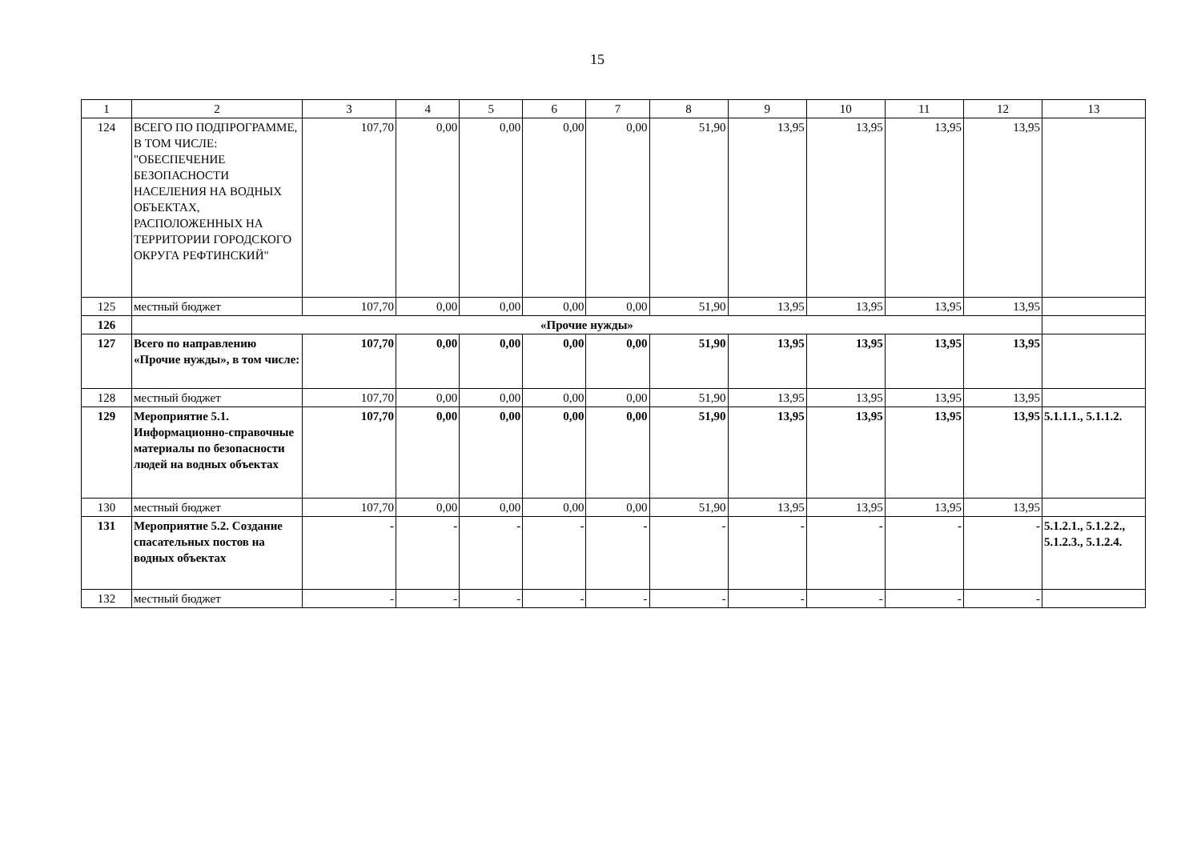15
| 1 | 2 | 3 | 4 | 5 | 6 | 7 | 8 | 9 | 10 | 11 | 12 | 13 |
| --- | --- | --- | --- | --- | --- | --- | --- | --- | --- | --- | --- | --- |
| 124 | ВСЕГО ПО ПОДПРОГРАММЕ, В ТОМ ЧИСЛЕ: "ОБЕСПЕЧЕНИЕ БЕЗОПАСНОСТИ НАСЕЛЕНИЯ НА ВОДНЫХ ОБЪЕКТАХ, РАСПОЛОЖЕННЫХ НА ТЕРРИТОРИИ ГОРОДСКОГО ОКРУГА РЕФТИНСКИЙ" | 107,70 | 0,00 | 0,00 | 0,00 | 0,00 | 51,90 | 13,95 | 13,95 | 13,95 | 13,95 | |
| 125 | местный бюджет | 107,70 | 0,00 | 0,00 | 0,00 | 0,00 | 51,90 | 13,95 | 13,95 | 13,95 | 13,95 | |
| 126 | «Прочие нужды» | | | | | | | | | | | |
| 127 | Всего по направлению «Прочие нужды», в том числе: | 107,70 | 0,00 | 0,00 | 0,00 | 0,00 | 51,90 | 13,95 | 13,95 | 13,95 | 13,95 | |
| 128 | местный бюджет | 107,70 | 0,00 | 0,00 | 0,00 | 0,00 | 51,90 | 13,95 | 13,95 | 13,95 | 13,95 | |
| 129 | Мероприятие 5.1. Информационно-справочные материалы по безопасности людей на водных объектах | 107,70 | 0,00 | 0,00 | 0,00 | 0,00 | 51,90 | 13,95 | 13,95 | 13,95 | 13,95 | 5.1.1.1., 5.1.1.2. |
| 130 | местный бюджет | 107,70 | 0,00 | 0,00 | 0,00 | 0,00 | 51,90 | 13,95 | 13,95 | 13,95 | 13,95 | |
| 131 | Мероприятие 5.2. Создание спасательных постов на водных объектах | - | - | - | - | - | - | - | - | - | - | 5.1.2.1., 5.1.2.2., 5.1.2.3., 5.1.2.4. |
| 132 | местный бюджет | - | - | - | - | - | - | - | - | - | - | |